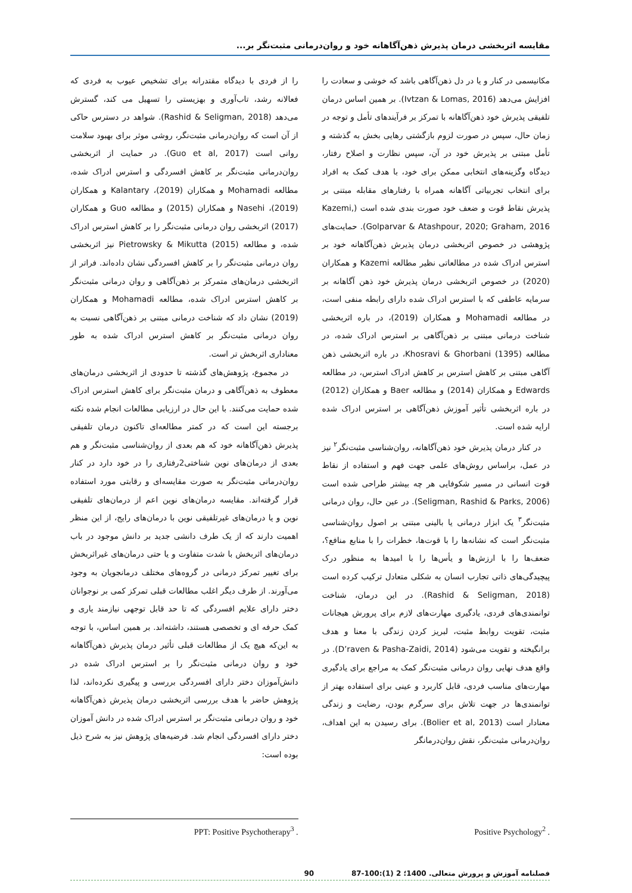مقایسه اثربخشی درمان پذیرش ذهن‌آگاهانه خود و روان‌درمانی مثبت‌نگر بر...
مکانیسمی در کنار و یا در دل ذهن‌آگاهی باشد که خوشی و سعادت را افزایش می‌دهد (Ivtzan & Lomas, 2016). بر همین اساس درمان تلفیقی پذیرش خود ذهن‌آگاهانه با تمرکز بر فرآیندهای تأمل و توجه در زمان حال، سپس در صورت لزوم بازگشتی رهایی بخش به گذشته و تأمل مبتنی بر پذیرش خود در آن، سپس نظارت و اصلاح رفتار، دیدگاه وگزینه‌های انتخابی ممکن برای خود، با هدف کمک به افراد برای انتخاب تجربیاتی آگاهانه همراه با رفتارهای مقابله مبتنی بر پذیرش نقاط قوت و ضعف خود صورت بندی شده است (Kazemi, Golparvar & Atashpour, 2020; Graham, 2016). حمایت‌های پژوهشی در خصوص اثربخشی درمان پذیرش ذهن‌آگاهانه خود بر استرس ادراک شده در مطالعاتی نظیر مطالعه Kazemi و همکاران (2020) در خصوص اثربخشی درمان پذیرش خود ذهن آگاهانه بر سرمایه عاطفی که با استرس ادراک شده دارای رابطه منفی است، در مطالعه Mohamadi و همکاران (2019)، در باره اثربخشی شناخت درمانی مبتنی بر ذهن‌آگاهی بر استرس ادراک شده، در مطالعه Khosravi & Ghorbani (1395)، در باره اثربخشی ذهن آگاهی مبتنی بر کاهش استرس بر کاهش ادراک استرس، در مطالعه Edwards و همکاران (2014) و مطالعه Baer و همکاران (2012) در باره اثربخشی تأثیر آموزش ذهن‌آگاهی بر استرس ادراک شده ارایه شده است.
در کنار درمان پذیرش خود ذهن‌آگاهانه، روان‌شناسی مثبت‌نگر<sup>۲</sup> نیز در عمل، براساس روش‌های علمی جهت فهم و استفاده از نقاط قوت انسانی در مسیر شکوفایی هر چه بیشتر طراحی شده است (Seligman, Rashid & Parks, 2006). در عین حال، روان درمانی مثبت‌نگر<sup>۳</sup> یک ابزار درمانی یا بالینی مبتنی بر اصول روان‌شناسی مثبت‌نگر است که نشانه‌ها را با قوت‌ها، خطرات را با منابع منافع؟، ضعف‌ها را با ارزش‌ها و یأس‌ها را با امیدها به منظور درک پیچیدگی‌های ذاتی تجارب انسان به شکلی متعادل ترکیب کرده است (Rashid & Seligman, 2018). در این درمان، شناخت توانمندی‌های فردی، یادگیری مهارت‌های لازم برای پرورش هیجانات مثبت، تقویت روابط مثبت، لبریز کردن زندگی با معنا و هدف برانگیخته و تقویت می‌شود (D’raven & Pasha-Zaidi, 2014). در واقع هدف نهایی روان درمانی مثبت‌نگر کمک به مراجع برای یادگیری مهارت‌های مناسب فردی، قابل کاربرد و عینی برای استفاده بهتر از توانمندی‌ها در جهت تلاش برای سرگرم بودن، رضایت و زندگی معنادار است (Bolier et al, 2013). برای رسیدن به این اهداف، روان‌درمانی مثبت‌نگر، نقش روان‌درمانگر
را از فردی با دیدگاه مقتدرانه برای تشخیص عیوب به فردی که فعالانه رشد، تاب‌آوری و بهزیستی را تسهیل می کند، گسترش می‌دهد (Rashid & Seligman, 2018). شواهد در دسترس حاکی از آن است که روان‌درمانی مثبت‌نگر، روشی موثر برای بهبود سلامت روانی است (Guo et al, 2017). در حمایت از اثربخشی روان‌درمانی مثبت‌نگر بر کاهش افسردگی و استرس ادراک شده، مطالعه Mohamadi و همکاران (2019)، Kalantary و همکاران (2019)، Nasehi و همکاران (2015) و مطالعه Guo و همکاران (2017) اثربخشی روان درمانی مثبت‌نگر را بر کاهش استرس ادراک شده، و مطالعه Pietrowsky & Mikutta (2015) نیز اثربخشی روان درمانی مثبت‌نگر را بر کاهش افسردگی نشان داده‌اند. فراتر از اثربخشی درمان‌های متمرکز بر ذهن‌آگاهی و روان درمانی مثبت‌نگر بر کاهش استرس ادراک شده، مطالعه Mohamadi و همکاران (2019) نشان داد که شناخت درمانی مبتنی بر ذهن‌آگاهی نسبت به روان درمانی مثبت‌نگر بر کاهش استرس ادراک شده به طور معناداری اثربخش تر است.
در مجموع، پژوهش‌های گذشته تا حدودی از اثربخشی درمان‌های معطوف به ذهن‌آگاهی و درمان مثبت‌نگر برای کاهش استرس ادراک شده حمایت می‌کنند. با این حال در ارزیابی مطالعات انجام شده نکته برجسته این است که در کمتر مطالعه‌ای تاکنون درمان تلفیقی پذیرش ذهن‌آگاهانه خود که هم بعدی از روان‌شناسی مثبت‌نگر و هم بعدی از درمان‌های نوین شناختی2رفتاری را در خود دارد در کنار روان‌درمانی مثبت‌نگر به صورت مقایسه‌ای و رقابتی مورد استفاده قرار گرفته‌اند. مقایسه درمان‌های نوین اعم از درمان‌های تلفیقی نوین و یا درمان‌های غیرتلفیقی نوین با درمان‌های رایج، از این منظر اهمیت دارند که از یک طرف دانشی جدید بر دانش موجود در باب درمان‌های اثربخش با شدت متفاوت و یا حتی درمان‌های غیراثربخش برای تغییر تمرکز درمانی در گروه‌های مختلف درمانجویان به وجود می‌آورند. از طرف دیگر اغلب مطالعات قبلی تمرکز کمی بر نوجوانان دختر دارای علایم افسردگی که تا حد قابل توجهی نیازمند یاری و کمک حرفه ای و تخصصی هستند، داشته‌اند. بر همین اساس، با توجه به این‌که هیچ یک از مطالعات قبلی تأثیر درمان پذیرش ذهن‌آگاهانه خود و روان درمانی مثبت‌نگر را بر استرس ادراک شده در دانش‌آموزان دختر دارای افسردگی بررسی و پیگیری نکرده‌اند، لذا پژوهش حاضر با هدف بررسی اثربخشی درمان پذیرش ذهن‌آگاهانه خود و روان درمانی مثبت‌نگر بر استرس ادراک شده در دانش آموزان دختر دارای افسردگی انجام شد. فرضیه‌های پژوهش نیز به شرح ذیل بوده است:
. Positive Psychology<sup>2</sup> . PPT: Positive Psychotherapy<sup>3</sup>
فصلنامه آموزش و پرورش متعالی. 1400؛ 2 (1):100-87 90